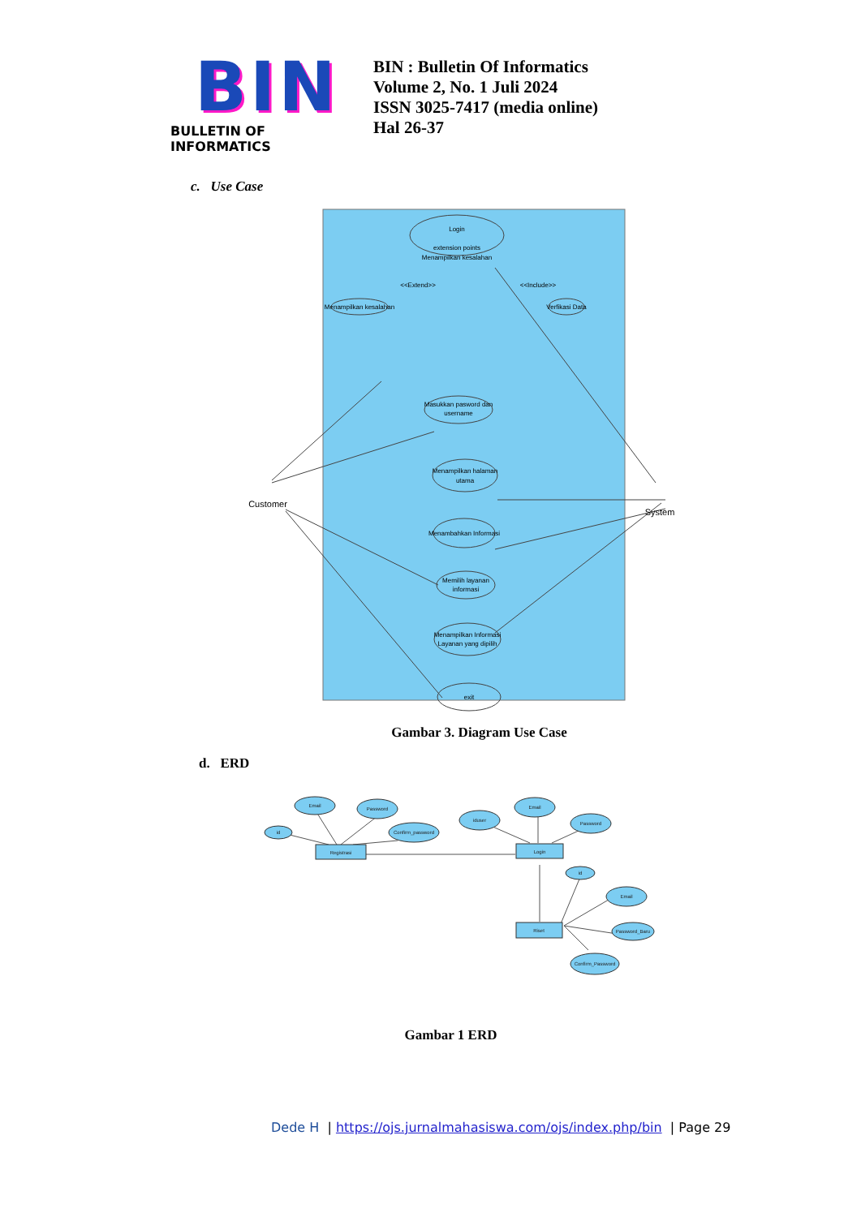BIN
BULLETIN OF INFORMATICS
BIN : Bulletin Of Informatics
Volume 2, No. 1 Juli 2024
ISSN 3025-7417 (media online)
Hal 26-37
c. Use Case
Login
extension points
Menampilkan kesalahan
Menampilkan kesalahan
Verfikasi Data
<<Extend>>
<<Include>>
Masukkan pasword dan
username
Menampilkan halaman
utama
Menambahkan Informasi
Memilih layanan
informasi
Menampilkan Informasi
Layanan yang dipilih
exit
Customer
System
Gambar 3. Diagram Use Case
d. ERD
id
Email
Password
Confirm_password
Registrasi
iduser
Email
Password
Login
id
Email
Password_Baru
Confirm_Password
Riset
Gambar 1 ERD
Dede H | https://ojs.jurnalmahasiswa.com/ojs/index.php/bin | Page 29